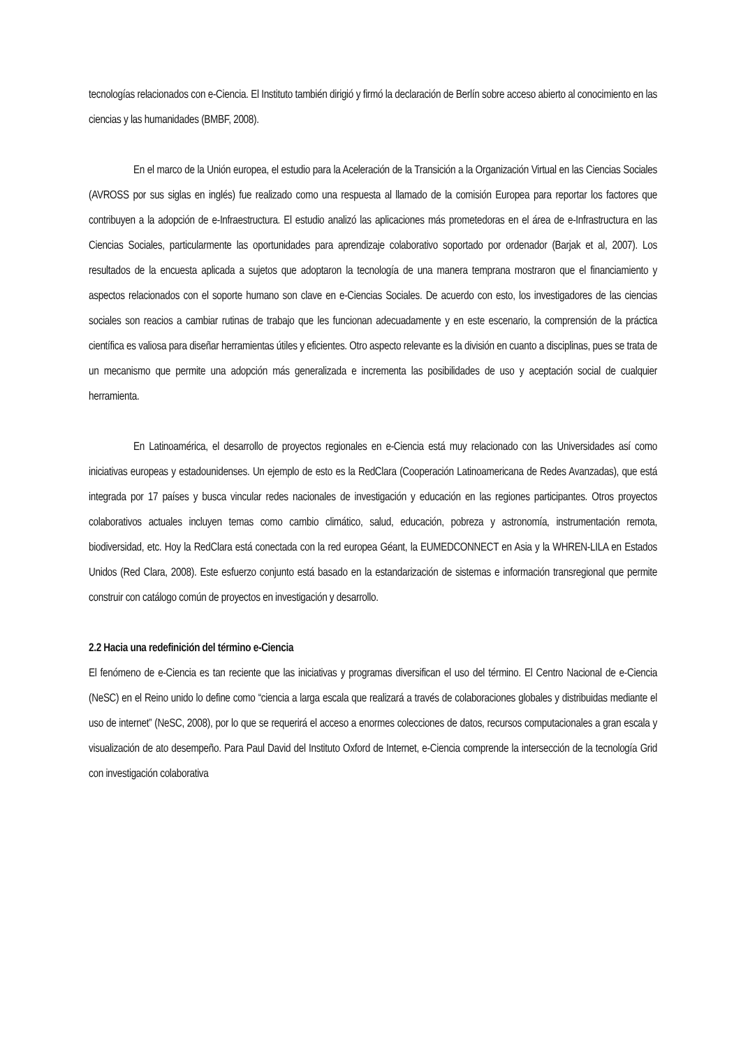tecnologías relacionados con e-Ciencia. El Instituto también dirigió y firmó la declaración de Berlín sobre acceso abierto al conocimiento en las ciencias y las humanidades (BMBF, 2008).
En el marco de la Unión europea, el estudio para la Aceleración de la Transición a la Organización Virtual en las Ciencias Sociales (AVROSS por sus siglas en inglés) fue realizado como una respuesta al llamado de la comisión Europea para reportar los factores que contribuyen a la adopción de e-Infraestructura. El estudio analizó las aplicaciones más prometedoras en el área de e-Infrastructura en las Ciencias Sociales, particularmente las oportunidades para aprendizaje colaborativo soportado por ordenador (Barjak et al, 2007). Los resultados de la encuesta aplicada a sujetos que adoptaron la tecnología de una manera temprana mostraron que el financiamiento y aspectos relacionados con el soporte humano son clave en e-Ciencias Sociales. De acuerdo con esto, los investigadores de las ciencias sociales son reacios a cambiar rutinas de trabajo que les funcionan adecuadamente y en este escenario, la comprensión de la práctica científica es valiosa para diseñar herramientas útiles y eficientes. Otro aspecto relevante es la división en cuanto a disciplinas, pues se trata de un mecanismo que permite una adopción más generalizada e incrementa las posibilidades de uso y aceptación social de cualquier herramienta.
En Latinoamérica, el desarrollo de proyectos regionales en e-Ciencia está muy relacionado con las Universidades así como iniciativas europeas y estadounidenses. Un ejemplo de esto es la RedClara (Cooperación Latinoamericana de Redes Avanzadas), que está integrada por 17 países y busca vincular redes nacionales de investigación y educación en las regiones participantes. Otros proyectos colaborativos actuales incluyen temas como cambio climático, salud, educación, pobreza y astronomía, instrumentación remota, biodiversidad, etc. Hoy la RedClara está conectada con la red europea Géant, la EUMEDCONNECT en Asia y la WHREN-LILA en Estados Unidos (Red Clara, 2008). Este esfuerzo conjunto está basado en la estandarización de sistemas e información transregional que permite construir con catálogo común de proyectos en investigación y desarrollo.
2.2 Hacia una redefinición del término e-Ciencia
El fenómeno de e-Ciencia es tan reciente que las iniciativas y programas diversifican el uso del término. El Centro Nacional de e-Ciencia (NeSC) en el Reino unido lo define como “ciencia a larga escala que realizará a través de colaboraciones globales y distribuidas mediante el uso de internet” (NeSC, 2008), por lo que se requerirá el acceso a enormes colecciones de datos, recursos computacionales a gran escala y visualización de ato desempeño. Para Paul David del Instituto Oxford de Internet, e-Ciencia comprende la intersección de la tecnología Grid con investigación colaborativa